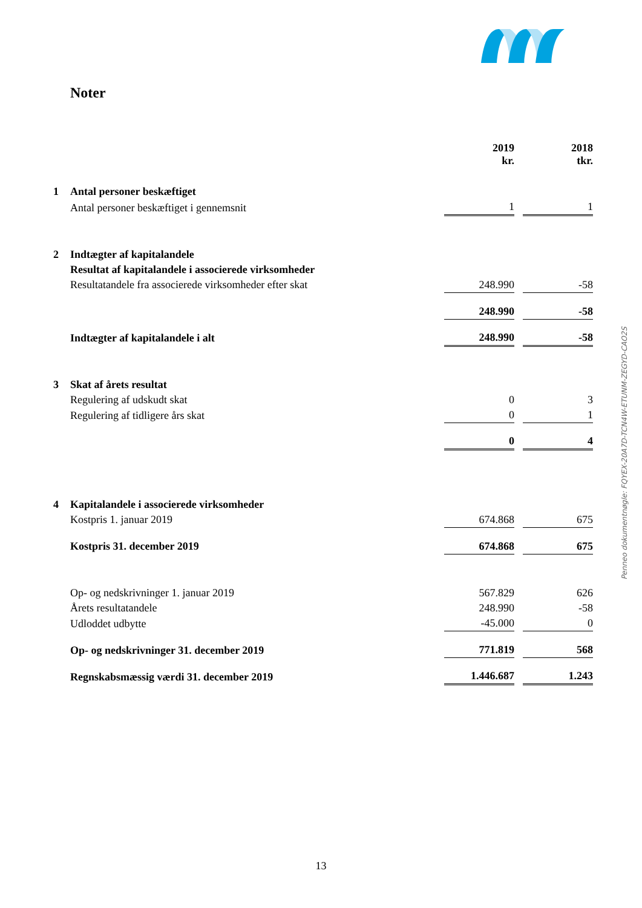Noter
| | | 2019 kr. | | 2018 tkr. |
| 1 | Antal personer beskæftiget | | | |
| | Antal personer beskæftiget i gennemsnit | 1 | | 1 |
| 2 | Indtægter af kapitalandele | | | |
| | Resultat af kapitalandele i associerede virksomheder | | | |
| | Resultatandele fra associerede virksomheder efter skat | 248.990 | | -58 |
| | | 248.990 | | -58 |
| | Indtægter af kapitalandele i alt | 248.990 | | -58 |
| 3 | Skat af årets resultat | | | |
| | Regulering af udskudt skat | 0 | | 3 |
| | Regulering af tidligere års skat | 0 | | 1 |
| | | 0 | | 4 |
| 4 | Kapitalandele i associerede virksomheder | | | |
| | Kostpris 1. januar 2019 | 674.868 | | 675 |
| | Kostpris 31. december 2019 | 674.868 | | 675 |
| | Op- og nedskrivninger 1. januar 2019 | 567.829 | | 626 |
| | Årets resultatandele | 248.990 | | -58 |
| | Udloddet udbytte | -45.000 | | 0 |
| | Op- og nedskrivninger 31. december 2019 | 771.819 | | 568 |
| | Regnskabsmæssig værdi 31. december 2019 | 1.446.687 | | 1.243 |
Penneo dokumentnøgle: FQYEX-20A7D-TCN4W-ETUNM-ZEGYD-CAO2S
13